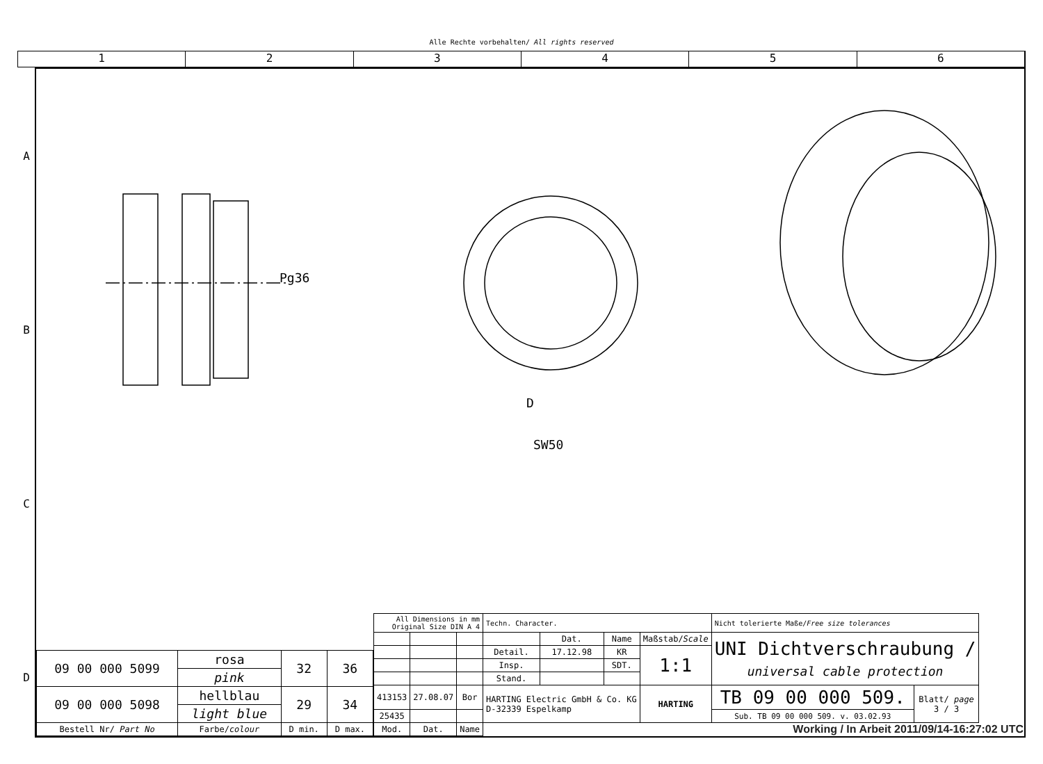Alle Rechte vorbehalten/ All rights reserved
1 2 3 4 5 6
A
B
C
D
D
SW50
Pg36
| 09 00 000 5099 | rosa | 32 | 36 |
| | pink | | |
| 09 00 000 5098 | hellblau | 29 | 34 |
| | light blue | | |
| Bestell Nr/ Part No | Farbe/ colour | D min. | D max. |
| All Dimensions in mm Original Size DIN A 4 | | | Techn. Character. | | | | Nicht tolerierte Maße/ Free size tolerances | |
| | | | | Dat. | Name | Maßstab/ Scale | UNI Dichtverschraubung / universal cable protection | |
| | | | Detail. | 17.12.98 | KR | 1:1 | | |
| | | | Insp. | | SDT. | | | |
| | | | Stand. | | | | | |
| 413153 | 27.08.07 | Bor | HARTING Electric GmbH & Co. KG D-32339 Espelkamp | | | HARTING | TB 09 00 000 509. | Blatt/ page 3 / 3 |
| 25435 | | | | | | | Sub. TB 09 00 000 509. v. 03.02.93 | |
| Mod. | Dat. | Name | | | | | | |
Working / In Arbeit 2011/09/14-16:27:02 UTC